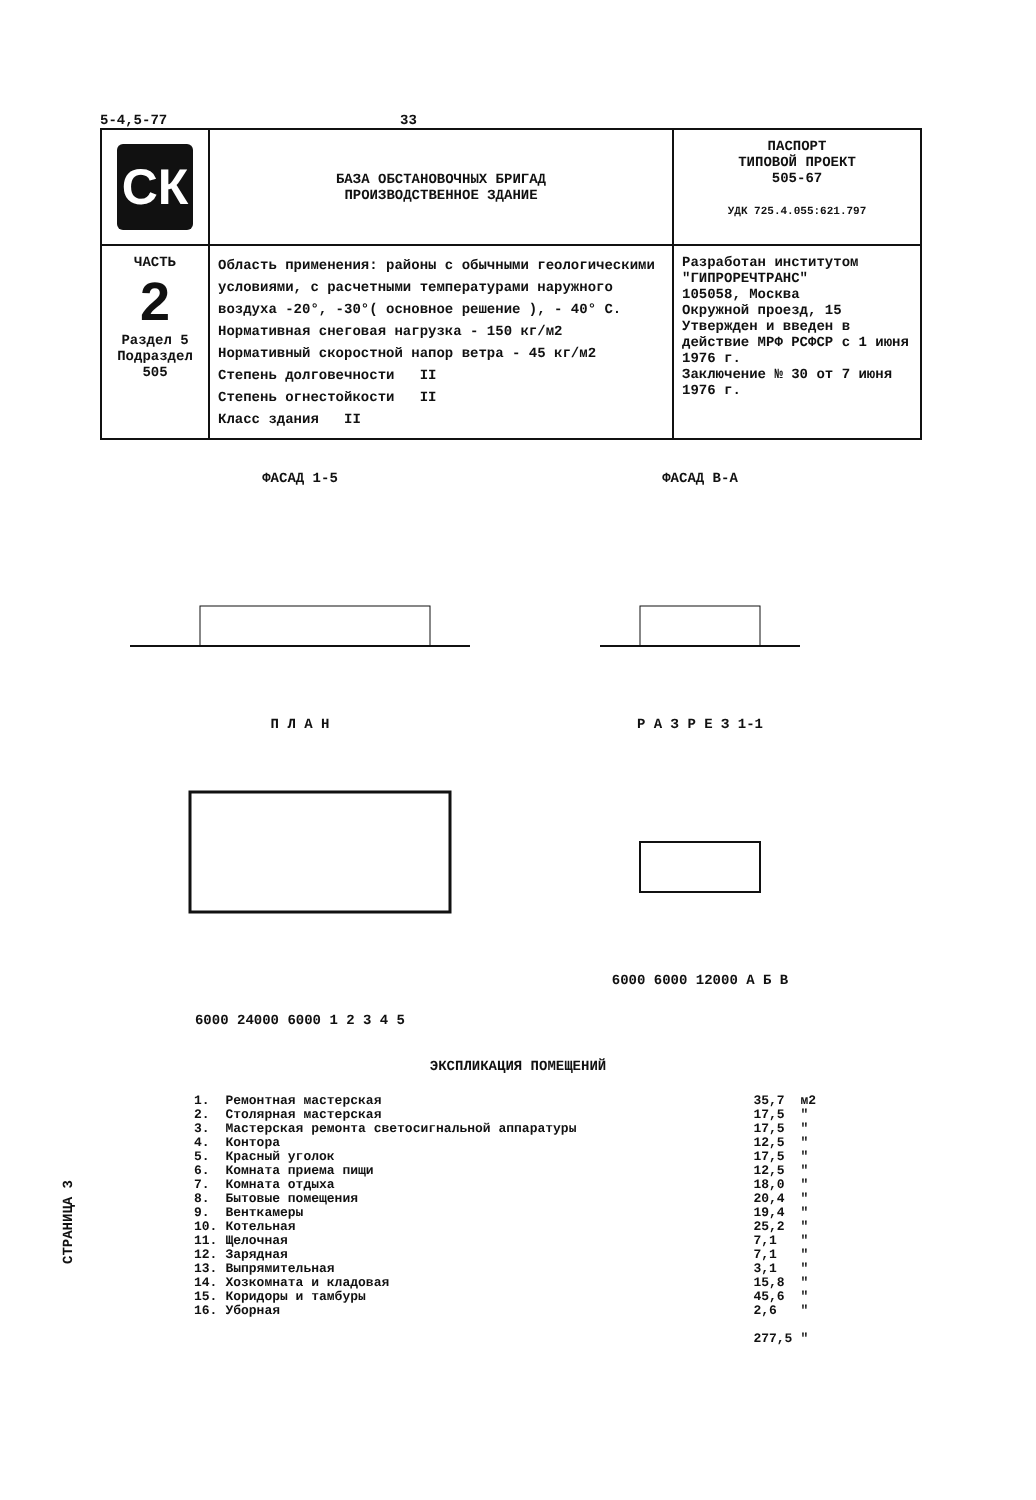5-4,5-77 33
| СК | БАЗА ОБСТАНОВОЧНЫХ БРИГАД ПРОИЗВОДСТВЕННОЕ ЗДАНИЕ | ПАСПОРТ ТИПОВОЙ ПРОЕКТ 505-67 УДК 725.4.055:621.797 |
| ЧАСТЬ 2 Раздел 5 Подраздел 505 | Область применения: районы с обычными геологическими условиями, с расчетными температурами наружного воздуха -20°, -30°( основное решение ), - 40° С. Нормативная снеговая нагрузка - 150 кг/м2 Нормативный скоростной напор ветра - 45 кг/м2 Степень долговечности II Степень огнестойкости II Класс здания II | Разработан институтом "ГИПРОРЕЧТРАНС" 105058, Москва Окружной проезд, 15 Утвержден и введен в действие МРФ РСФСР с 1 июня 1976 г. Заключение № 30 от 7 июня 1976 г. |
ФАСАД 1-5 ФАСАД В-А
П Л А Н6000 24000 6000 1 2 3 4 5
Р А З Р Е З 1-16000 6000 12000 А Б В
ЭКСПЛИКАЦИЯ ПОМЕЩЕНИЙ
| 1. | Ремонтная мастерская | 35,7 | м2 |
| 2. | Столярная мастерская | 17,5 | " |
| 3. | Мастерская ремонта светосигнальной аппаратуры | 17,5 | " |
| 4. | Контора | 12,5 | " |
| 5. | Красный уголок | 17,5 | " |
| 6. | Комната приема пищи | 12,5 | " |
| 7. | Комната отдыха | 18,0 | " |
| 8. | Бытовые помещения | 20,4 | " |
| 9. | Венткамеры | 19,4 | " |
| 10. | Котельная | 25,2 | " |
| 11. | Щелочная | 7,1 | " |
| 12. | Зарядная | 7,1 | " |
| 13. | Выпрямительная | 3,1 | " |
| 14. | Хозкомната и кладовая | 15,8 | " |
| 15. | Коридоры и тамбуры | 45,6 | " |
| 16. | Уборная | 2,6 | " |
| | | 277,5 | " |
СТРАНИЦА 3